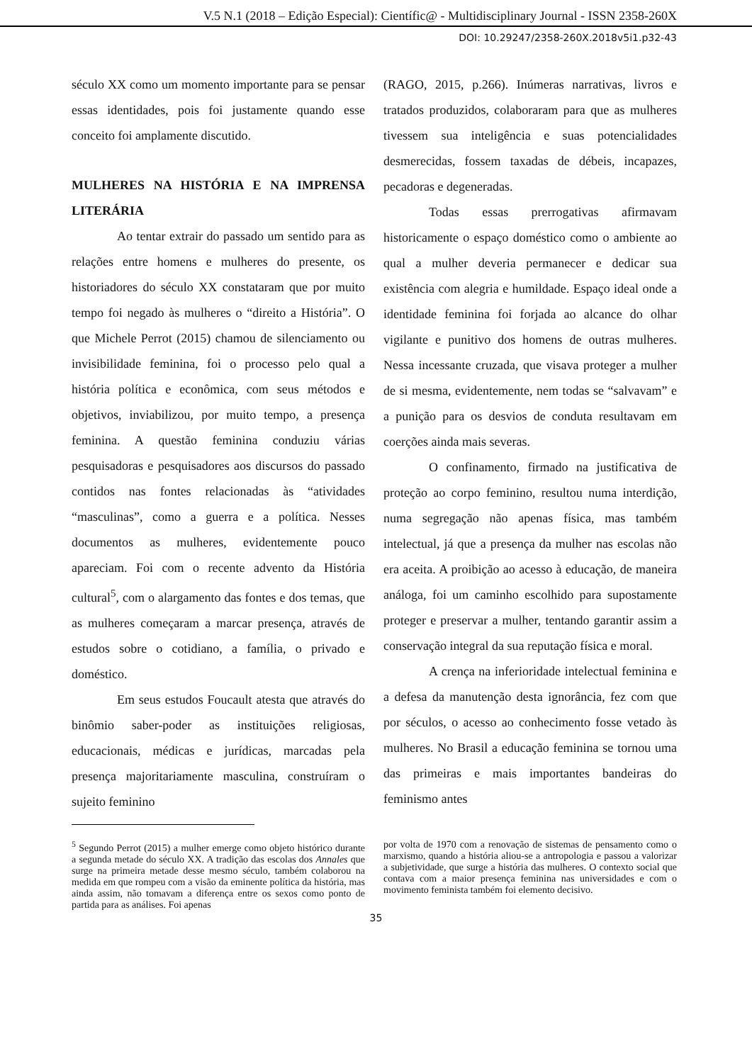V.5 N.1 (2018 – Edição Especial): Científic@ - Multidisciplinary Journal - ISSN 2358-260X
DOI: 10.29247/2358-260X.2018v5i1.p32-43
século XX como um momento importante para se pensar essas identidades, pois foi justamente quando esse conceito foi amplamente discutido.
MULHERES NA HISTÓRIA E NA IMPRENSA LITERÁRIA
Ao tentar extrair do passado um sentido para as relações entre homens e mulheres do presente, os historiadores do século XX constataram que por muito tempo foi negado às mulheres o “direito a História”. O que Michele Perrot (2015) chamou de silenciamento ou invisibilidade feminina, foi o processo pelo qual a história política e econômica, com seus métodos e objetivos, inviabilizou, por muito tempo, a presença feminina. A questão feminina conduziu várias pesquisadoras e pesquisadores aos discursos do passado contidos nas fontes relacionadas às “atividades “masculinas”, como a guerra e a política. Nesses documentos as mulheres, evidentemente pouco apareciam. Foi com o recente advento da História cultural<sup>5</sup>, com o alargamento das fontes e dos temas, que as mulheres começaram a marcar presença, através de estudos sobre o cotidiano, a família, o privado e doméstico.
Em seus estudos Foucault atesta que através do binômio saber-poder as instituições religiosas, educacionais, médicas e jurídicas, marcadas pela presença majoritariamente masculina, construíram o sujeito feminino
(RAGO, 2015, p.266). Inúmeras narrativas, livros e tratados produzidos, colaboraram para que as mulheres tivessem sua inteligência e suas potencialidades desmerecidas, fossem taxadas de débeis, incapazes, pecadoras e degeneradas.
Todas essas prerrogativas afirmavam historicamente o espaço doméstico como o ambiente ao qual a mulher deveria permanecer e dedicar sua existência com alegria e humildade. Espaço ideal onde a identidade feminina foi forjada ao alcance do olhar vigilante e punitivo dos homens de outras mulheres. Nessa incessante cruzada, que visava proteger a mulher de si mesma, evidentemente, nem todas se “salvavam” e a punição para os desvios de conduta resultavam em coerções ainda mais severas.
O confinamento, firmado na justificativa de proteção ao corpo feminino, resultou numa interdição, numa segregação não apenas física, mas também intelectual, já que a presença da mulher nas escolas não era aceita. A proibição ao acesso à educação, de maneira análoga, foi um caminho escolhido para supostamente proteger e preservar a mulher, tentando garantir assim a conservação integral da sua reputação física e moral.
A crença na inferioridade intelectual feminina e a defesa da manutenção desta ignorância, fez com que por séculos, o acesso ao conhecimento fosse vetado às mulheres. No Brasil a educação feminina se tornou uma das primeiras e mais importantes bandeiras do feminismo antes
<sup>5</sup> Segundo Perrot (2015) a mulher emerge como objeto histórico durante a segunda metade do século XX. A tradição das escolas dos Annales que surge na primeira metade desse mesmo século, também colaborou na medida em que rompeu com a visão da eminente política da história, mas ainda assim, não tomavam a diferença entre os sexos como ponto de partida para as análises. Foi apenas
por volta de 1970 com a renovação de sistemas de pensamento como o marxismo, quando a história aliou-se a antropologia e passou a valorizar a subjetividade, que surge a história das mulheres. O contexto social que contava com a maior presença feminina nas universidades e com o movimento feminista também foi elemento decisivo.
35